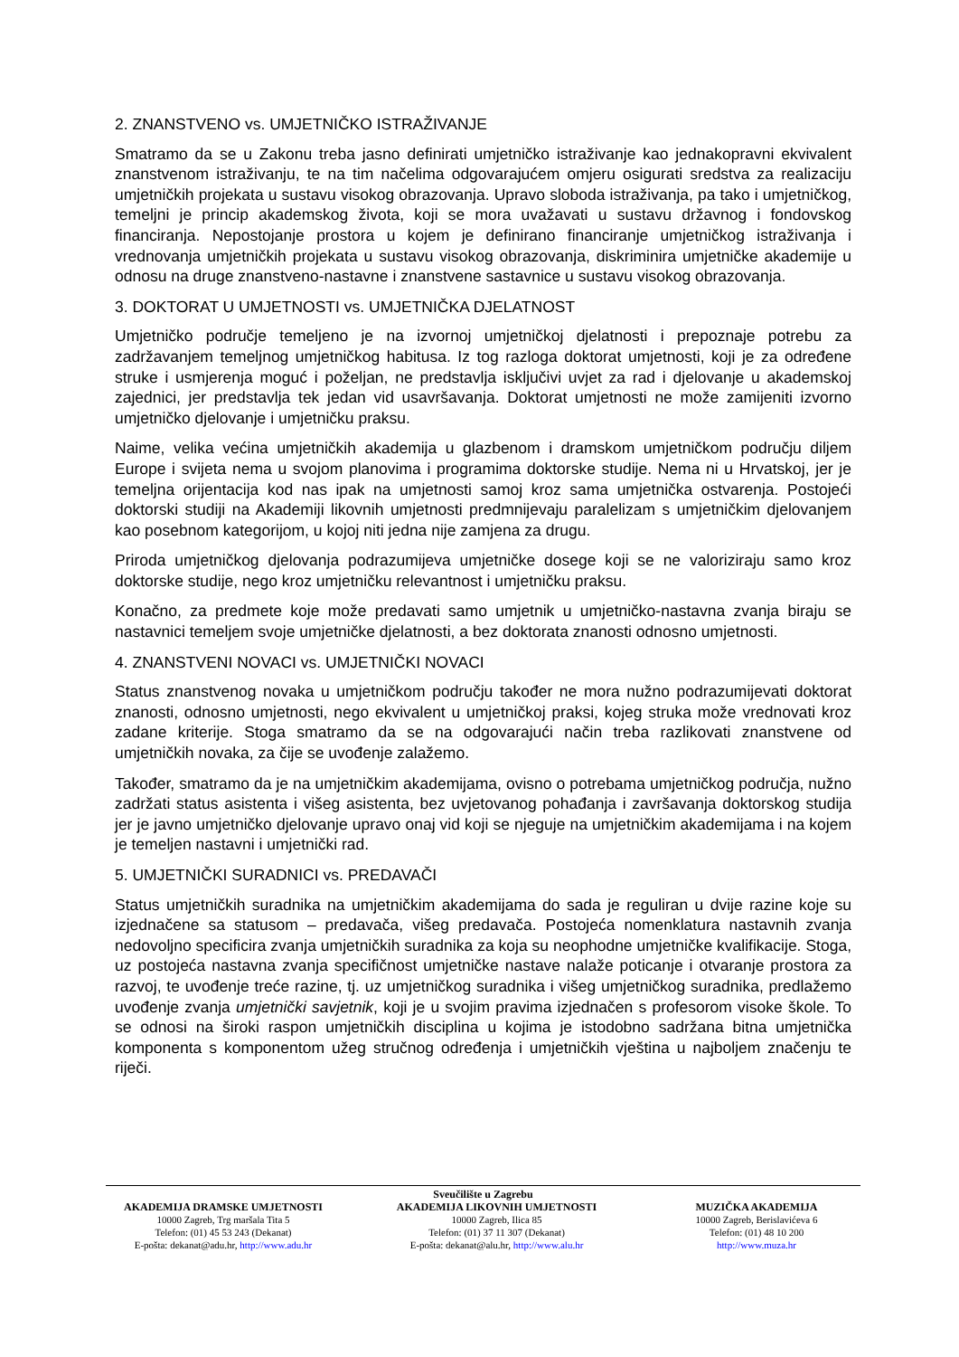2. ZNANSTVENO vs. UMJETNIČKO ISTRAŽIVANJE
Smatramo da se u Zakonu treba jasno definirati umjetničko istraživanje kao jednakopravni ekvivalent znanstvenom istraživanju, te na tim načelima odgovarajućem omjeru osigurati sredstva za realizaciju umjetničkih projekata u sustavu visokog obrazovanja. Upravo sloboda istraživanja, pa tako i umjetničkog, temeljni je princip akademskog života, koji se mora uvažavati u sustavu državnog i fondovskog financiranja. Nepostojanje prostora u kojem je definirano financiranje umjetničkog istraživanja i vrednovanja umjetničkih projekata u sustavu visokog obrazovanja, diskriminira umjetničke akademije u odnosu na druge znanstveno-nastavne i znanstvene sastavnice u sustavu visokog obrazovanja.
3. DOKTORAT U UMJETNOSTI vs. UMJETNIČKA DJELATNOST
Umjetničko područje temeljeno je na izvornoj umjetničkoj djelatnosti i prepoznaje potrebu za zadržavanjem temeljnog umjetničkog habitusa. Iz tog razloga doktorat umjetnosti, koji je za određene struke i usmjerenja moguć i poželjan, ne predstavlja isključivi uvjet za rad i djelovanje u akademskoj zajednici, jer predstavlja tek jedan vid usavršavanja. Doktorat umjetnosti ne može zamijeniti izvorno umjetničko djelovanje i umjetničku praksu.
Naime, velika većina umjetničkih akademija u glazbenom i dramskom umjetničkom području diljem Europe i svijeta nema u svojom planovima i programima doktorske studije. Nema ni u Hrvatskoj, jer je temeljna orijentacija kod nas ipak na umjetnosti samoj kroz sama umjetnička ostvarenja. Postojeći doktorski studiji na Akademiji likovnih umjetnosti predmnijevaju paralelizam s umjetničkim djelovanjem kao posebnom kategorijom, u kojoj niti jedna nije zamjena za drugu.
Priroda umjetničkog djelovanja podrazumijeva umjetničke dosege koji se ne valoriziraju samo kroz doktorske studije, nego kroz umjetničku relevantnost i umjetničku praksu.
Konačno, za predmete koje može predavati samo umjetnik u umjetničko-nastavna zvanja biraju se nastavnici temeljem svoje umjetničke djelatnosti, a bez doktorata znanosti odnosno umjetnosti.
4. ZNANSTVENI NOVACI vs. UMJETNIČKI NOVACI
Status znanstvenog novaka u umjetničkom području također ne mora nužno podrazumijevati doktorat znanosti, odnosno umjetnosti, nego ekvivalent u umjetničkoj praksi, kojeg struka može vrednovati kroz zadane kriterije. Stoga smatramo da se na odgovarajući način treba razlikovati znanstvene od umjetničkih novaka, za čije se uvođenje zalažemo.
Također, smatramo da je na umjetničkim akademijama, ovisno o potrebama umjetničkog područja, nužno zadržati status asistenta i višeg asistenta, bez uvjetovanog pohađanja i završavanja doktorskog studija jer je javno umjetničko djelovanje upravo onaj vid koji se njeguje na umjetničkim akademijama i na kojem je temeljen nastavni i umjetnički rad.
5. UMJETNIČKI SURADNICI vs. PREDAVAČI
Status umjetničkih suradnika na umjetničkim akademijama do sada je reguliran u dvije razine koje su izjednačene sa statusom – predavača, višeg predavača. Postojeća nomenklatura nastavnih zvanja nedovoljno specificira zvanja umjetničkih suradnika za koja su neophodne umjetničke kvalifikacije. Stoga, uz postojeća nastavna zvanja specifičnost umjetničke nastave nalaže poticanje i otvaranje prostora za razvoj, te uvođenje treće razine, tj. uz umjetničkog suradnika i višeg umjetničkog suradnika, predlažemo uvođenje zvanja umjetnički savjetnik, koji je u svojim pravima izjednačen s profesorom visoke škole. To se odnosi na široki raspon umjetničkih disciplina u kojima je istodobno sadržana bitna umjetnička komponenta s komponentom užeg stručnog određenja i umjetničkih vještina u najboljem značenju te riječi.
Sveučilište u Zagrebu
AKADEMIJA DRAMSKE UMJETNOSTI
10000 Zagreb, Trg maršala Tita 5
Telefon: (01) 45 53 243 (Dekanat)
E-pošta: dekanat@adu.hr, http://www.adu.hr
AKADEMIJA LIKOVNIH UMJETNOSTI
10000 Zagreb, Ilica 85
Telefon: (01) 37 11 307 (Dekanat)
E-pošta: dekanat@alu.hr, http://www.alu.hr
MUZIČKA AKADEMIJA
10000 Zagreb, Berislavićeva 6
Telefon: (01) 48 10 200
http://www.muza.hr